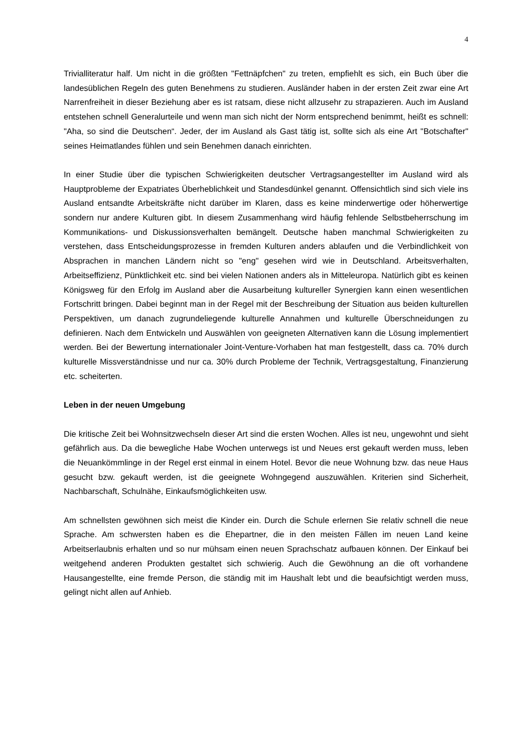4
Trivialliteratur half. Um nicht in die größten "Fettnäpfchen" zu treten, empfiehlt es sich, ein Buch über die landesüblichen Regeln des guten Benehmens zu studieren. Ausländer haben in der ersten Zeit zwar eine Art Narrenfreiheit in dieser Beziehung aber es ist ratsam, diese nicht allzusehr zu strapazieren. Auch im Ausland entstehen schnell Generalurteile und wenn man sich nicht der Norm entsprechend benimmt, heißt es schnell: "Aha, so sind die Deutschen“. Jeder, der im Ausland als Gast tätig ist, sollte sich als eine Art "Botschafter" seines Heimatlandes fühlen und sein Benehmen danach einrichten.
In einer Studie über die typischen Schwierigkeiten deutscher Vertragsangestellter im Ausland wird als Hauptprobleme der Expatriates Überheblichkeit und Standesdünkel genannt. Offensichtlich sind sich viele ins Ausland entsandte Arbeitskräfte nicht darüber im Klaren, dass es keine minderwertige oder höherwertige sondern nur andere Kulturen gibt. In diesem Zusammenhang wird häufig fehlende Selbstbeherrschung im Kommunikations- und Diskussionsverhalten bemängelt. Deutsche haben manchmal Schwierigkeiten zu verstehen, dass Entscheidungsprozesse in fremden Kulturen anders ablaufen und die Verbindlichkeit von Absprachen in manchen Ländern nicht so "eng" gesehen wird wie in Deutschland. Arbeitsverhalten, Arbeitseffizienz, Pünktlichkeit etc. sind bei vielen Nationen anders als in Mitteleuropa. Natürlich gibt es keinen Königsweg für den Erfolg im Ausland aber die Ausarbeitung kultureller Synergien kann einen wesentlichen Fortschritt bringen. Dabei beginnt man in der Regel mit der Beschreibung der Situation aus beiden kulturellen Perspektiven, um danach zugrundeliegende kulturelle Annahmen und kulturelle Überschneidungen zu definieren. Nach dem Entwickeln und Auswählen von geeigneten Alternativen kann die Lösung implementiert werden. Bei der Bewertung internationaler Joint-Venture-Vorhaben hat man festgestellt, dass ca. 70% durch kulturelle Missverständnisse und nur ca. 30% durch Probleme der Technik, Vertragsgestaltung, Finanzierung etc. scheiterten.
Leben in der neuen Umgebung
Die kritische Zeit bei Wohnsitzwechseln dieser Art sind die ersten Wochen. Alles ist neu, ungewohnt und sieht gefährlich aus. Da die bewegliche Habe Wochen unterwegs ist und Neues erst gekauft werden muss, leben die Neuankömmlinge in der Regel erst einmal in einem Hotel. Bevor die neue Wohnung bzw. das neue Haus gesucht bzw. gekauft werden, ist die geeignete Wohngegend auszuwählen. Kriterien sind Sicherheit, Nachbarschaft, Schulnähe, Einkaufsmöglichkeiten usw.
Am schnellsten gewöhnen sich meist die Kinder ein. Durch die Schule erlernen Sie relativ schnell die neue Sprache. Am schwersten haben es die Ehepartner, die in den meisten Fällen im neuen Land keine Arbeitserlaubnis erhalten und so nur mühsam einen neuen Sprachschatz aufbauen können. Der Einkauf bei weitgehend anderen Produkten gestaltet sich schwierig. Auch die Gewöhnung an die oft vorhandene Hausangestellte, eine fremde Person, die ständig mit im Haushalt lebt und die beaufsichtigt werden muss, gelingt nicht allen auf Anhieb.